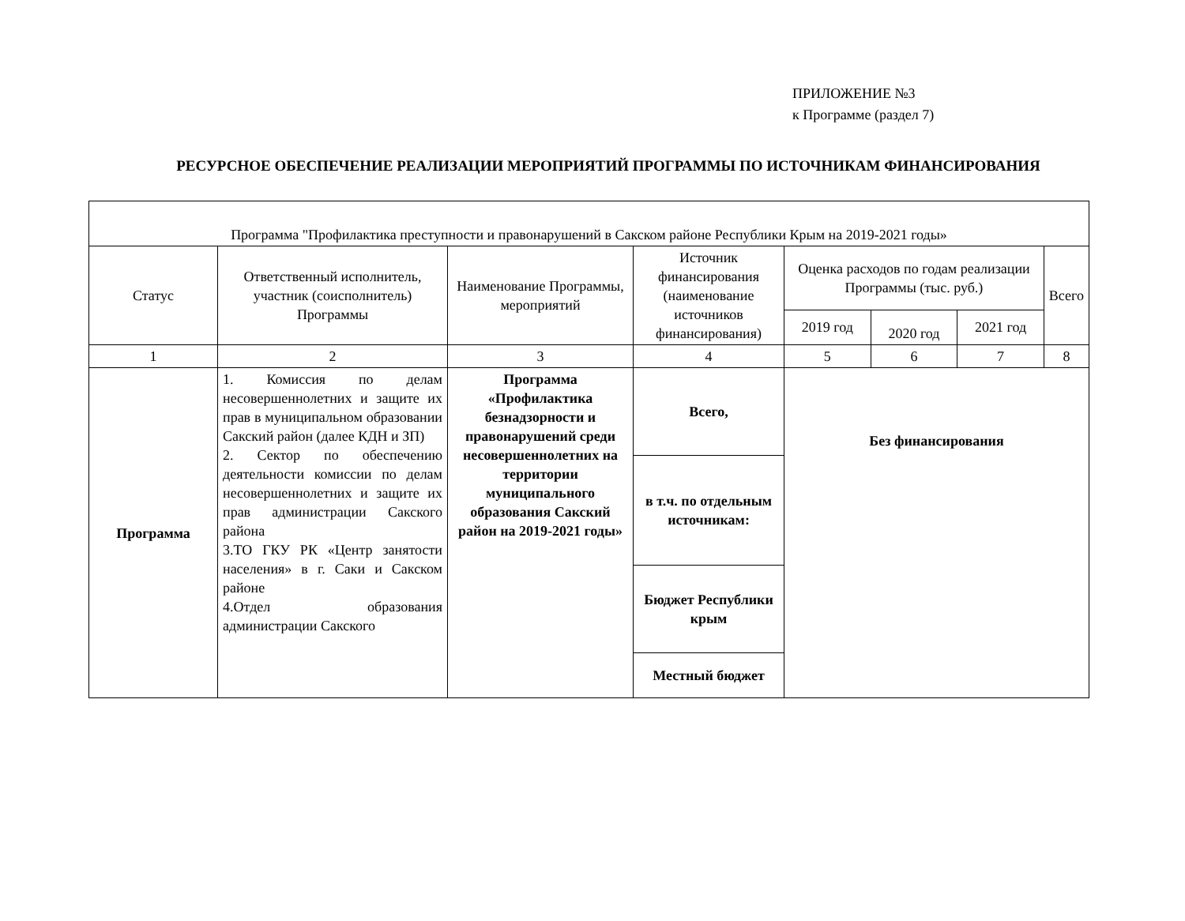ПРИЛОЖЕНИЕ №3
к Программе (раздел 7)
РЕСУРСНОЕ ОБЕСПЕЧЕНИЕ РЕАЛИЗАЦИИ МЕРОПРИЯТИЙ ПРОГРАММЫ ПО ИСТОЧНИКАМ ФИНАНСИРОВАНИЯ
| Программа "Профилактика преступности и правонарушений в Сакском районе Республики Крым на 2019-2021 годы» | | | | | | | |
| Статус | Ответственный исполнитель, участник (соисполнитель) Программы | Наименование Программы, мероприятий | Источник финансирования (наименование источников финансирования) | Оценка расходов по годам реализации Программы (тыс. руб.) | | | Всего |
| | | | | 2019 год | 2020 год | 2021 год | |
| 1 | 2 | 3 | 4 | 5 | 6 | 7 | 8 |
| Программа | 1. Комиссия по делам несовершеннолетних и защите их прав в муниципальном образовании Сакский район (далее КДН и ЗП) 2. Сектор по обеспечению деятельности комиссии по делам несовершеннолетних и защите их прав администрации Сакского района 3.ТО ГКУ РК «Центр занятости населения» в г. Саки и Сакском районе 4.Отдел образования администрации Сакского | Программа «Профилактика безнадзорности и правонарушений среди несовершеннолетних на территории муниципального образования Сакский район на 2019-2021 годы» | Всего, | Без финансирования | | | |
| | | | в т.ч. по отдельным источникам: | | | | |
| | | | Бюджет Республики крым | | | | |
| | | | Местный бюджет | | | | |